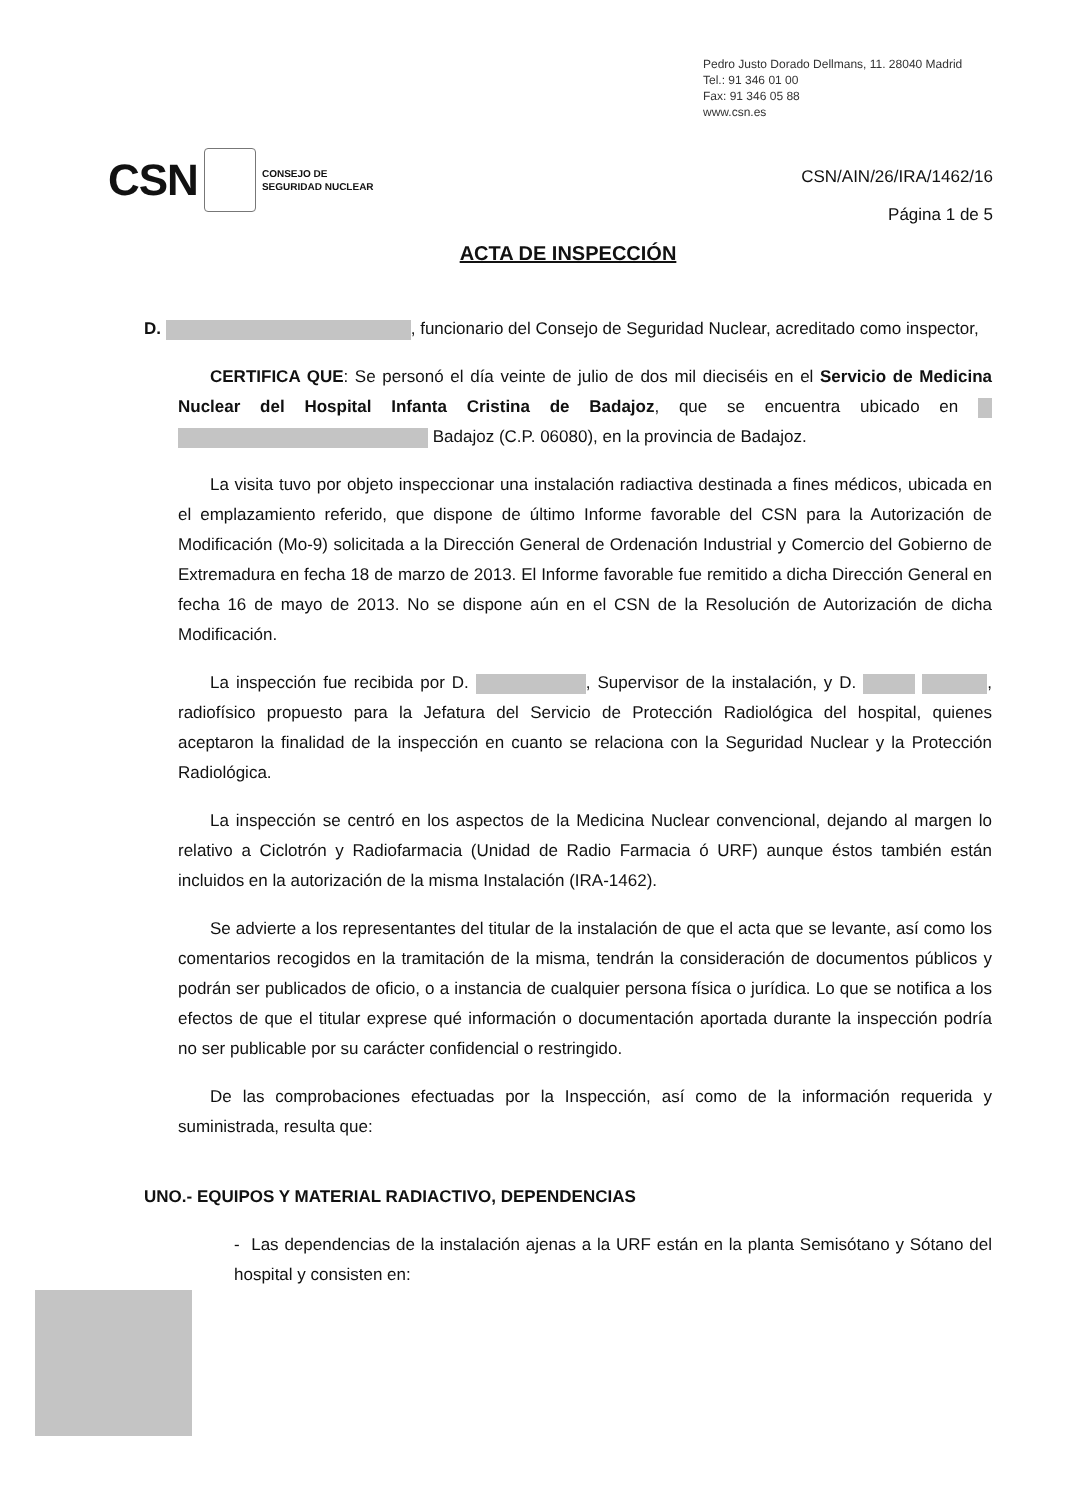Pedro Justo Dorado Dellmans, 11. 28040 Madrid
Tel.: 91 346 01 00
Fax: 91 346 05 88
www.csn.es
CSN CONSEJO DE
SEGURIDAD NUCLEAR
CSN/AIN/26/IRA/1462/16
Página 1 de 5
ACTA DE INSPECCIÓN
D. , funcionario del Consejo de Seguridad Nuclear, acreditado como inspector,
CERTIFICA QUE: Se personó el día veinte de julio de dos mil dieciséis en el Servicio de Medicina Nuclear del Hospital Infanta Cristina de Badajoz, que se encuentra ubicado en Badajoz (C.P. 06080), en la provincia de Badajoz.
La visita tuvo por objeto inspeccionar una instalación radiactiva destinada a fines médicos, ubicada en el emplazamiento referido, que dispone de último Informe favorable del CSN para la Autorización de Modificación (Mo-9) solicitada a la Dirección General de Ordenación Industrial y Comercio del Gobierno de Extremadura en fecha 18 de marzo de 2013. El Informe favorable fue remitido a dicha Dirección General en fecha 16 de mayo de 2013. No se dispone aún en el CSN de la Resolución de Autorización de dicha Modificación.
La inspección fue recibida por D. , Supervisor de la instalación, y D. , radiofísico propuesto para la Jefatura del Servicio de Protección Radiológica del hospital, quienes aceptaron la finalidad de la inspección en cuanto se relaciona con la Seguridad Nuclear y la Protección Radiológica.
La inspección se centró en los aspectos de la Medicina Nuclear convencional, dejando al margen lo relativo a Ciclotrón y Radiofarmacia (Unidad de Radio Farmacia ó URF) aunque éstos también están incluidos en la autorización de la misma Instalación (IRA-1462).
Se advierte a los representantes del titular de la instalación de que el acta que se levante, así como los comentarios recogidos en la tramitación de la misma, tendrán la consideración de documentos públicos y podrán ser publicados de oficio, o a instancia de cualquier persona física o jurídica. Lo que se notifica a los efectos de que el titular exprese qué información o documentación aportada durante la inspección podría no ser publicable por su carácter confidencial o restringido.
De las comprobaciones efectuadas por la Inspección, así como de la información requerida y suministrada, resulta que:
UNO.- EQUIPOS Y MATERIAL RADIACTIVO, DEPENDENCIAS
- Las dependencias de la instalación ajenas a la URF están en la planta Semisótano y Sótano del hospital y consisten en: